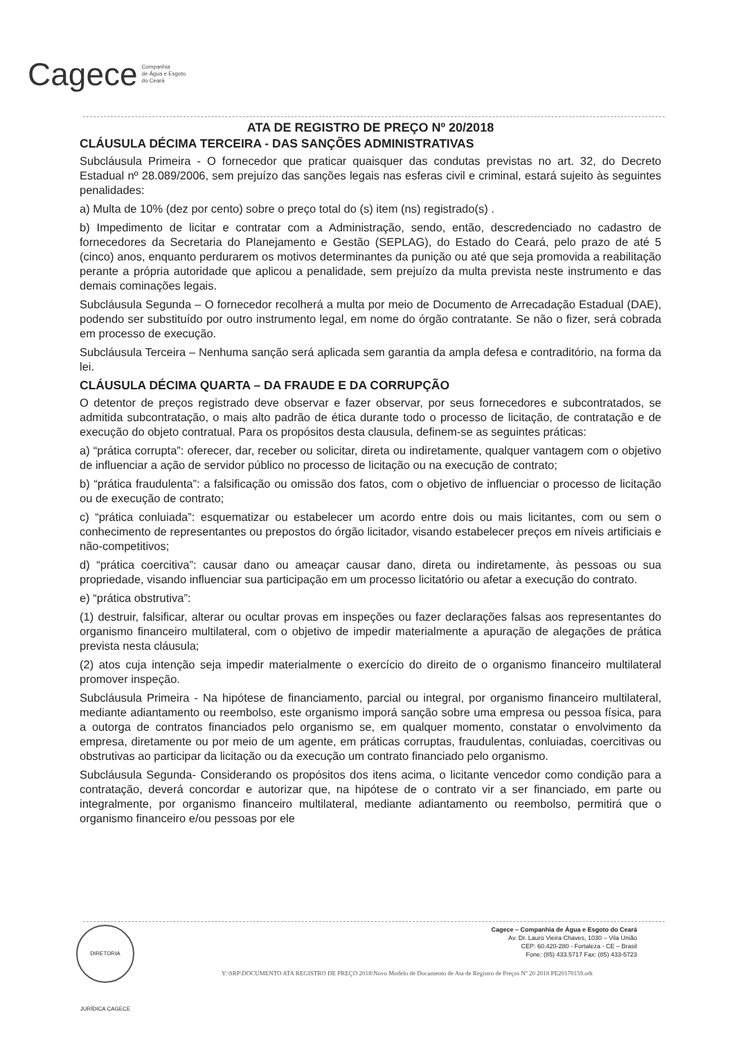Cagece Companhia
de Água e Esgoto
do Ceará
ATA DE REGISTRO DE PREÇO Nº 20/2018
CLÁUSULA DÉCIMA TERCEIRA - DAS SANÇÕES ADMINISTRATIVAS
Subcláusula Primeira - O fornecedor que praticar quaisquer das condutas previstas no art. 32, do Decreto Estadual nº 28.089/2006, sem prejuízo das sanções legais nas esferas civil e criminal, estará sujeito às seguintes penalidades:
a) Multa de 10% (dez por cento) sobre o preço total do (s) item (ns) registrado(s) .
b) Impedimento de licitar e contratar com a Administração, sendo, então, descredenciado no cadastro de fornecedores da Secretaria do Planejamento e Gestão (SEPLAG), do Estado do Ceará, pelo prazo de até 5 (cinco) anos, enquanto perdurarem os motivos determinantes da punição ou até que seja promovida a reabilitação perante a própria autoridade que aplicou a penalidade, sem prejuízo da multa prevista neste instrumento e das demais cominações legais.
Subcláusula Segunda – O fornecedor recolherá a multa por meio de Documento de Arrecadação Estadual (DAE), podendo ser substituído por outro instrumento legal, em nome do órgão contratante. Se não o fizer, será cobrada em processo de execução.
Subcláusula Terceira – Nenhuma sanção será aplicada sem garantia da ampla defesa e contraditório, na forma da lei.
CLÁUSULA DÉCIMA QUARTA – DA FRAUDE E DA CORRUPÇÃO
O detentor de preços registrado deve observar e fazer observar, por seus fornecedores e subcontratados, se admitida subcontratação, o mais alto padrão de ética durante todo o processo de licitação, de contratação e de execução do objeto contratual. Para os propósitos desta clausula, definem-se as seguintes práticas:
a) “prática corrupta”: oferecer, dar, receber ou solicitar, direta ou indiretamente, qualquer vantagem com o objetivo de influenciar a ação de servidor público no processo de licitação ou na execução de contrato;
b) “prática fraudulenta”: a falsificação ou omissão dos fatos, com o objetivo de influenciar o processo de licitação ou de execução de contrato;
c) “prática conluiada”: esquematizar ou estabelecer um acordo entre dois ou mais licitantes, com ou sem o conhecimento de representantes ou prepostos do órgão licitador, visando estabelecer preços em níveis artificiais e não-competitivos;
d) “prática coercitiva”: causar dano ou ameaçar causar dano, direta ou indiretamente, às pessoas ou sua propriedade, visando influenciar sua participação em um processo licitatório ou afetar a execução do contrato.
e) “prática obstrutiva”:
(1) destruir, falsificar, alterar ou ocultar provas em inspeções ou fazer declarações falsas aos representantes do organismo financeiro multilateral, com o objetivo de impedir materialmente a apuração de alegações de prática prevista nesta cláusula;
(2) atos cuja intenção seja impedir materialmente o exercício do direito de o organismo financeiro multilateral promover inspeção.
Subcláusula Primeira - Na hipótese de financiamento, parcial ou integral, por organismo financeiro multilateral, mediante adiantamento ou reembolso, este organismo imporá sanção sobre uma empresa ou pessoa física, para a outorga de contratos financiados pelo organismo se, em qualquer momento, constatar o envolvimento da empresa, diretamente ou por meio de um agente, em práticas corruptas, fraudulentas, conluiadas, coercitivas ou obstrutivas ao participar da licitação ou da execução um contrato financiado pelo organismo.
Subcláusula Segunda- Considerando os propósitos dos itens acima, o licitante vencedor como condição para a contratação, deverá concordar e autorizar que, na hipótese de o contrato vir a ser financiado, em parte ou integralmente, por organismo financeiro multilateral, mediante adiantamento ou reembolso, permitirá que o organismo financeiro e/ou pessoas por ele
DIRETORIA JURÍDICA CAGECE
Cagece – Companhia de Água e Esgoto do Ceará
Av. Dr. Lauro Vieira Chaves, 1030 – Vila União
CEP: 60.420-280 - Fortaleza - CE – Brasil
Fone: (85) 433.5717 Fax: (85) 433-5723
Y:\SRP\DOCUMENTO ATA REGISTRO DE PREÇO 2018\Novo Modelo de Documento de Ata de Registro de Preços Nº 20 2018 PE20170159.odt